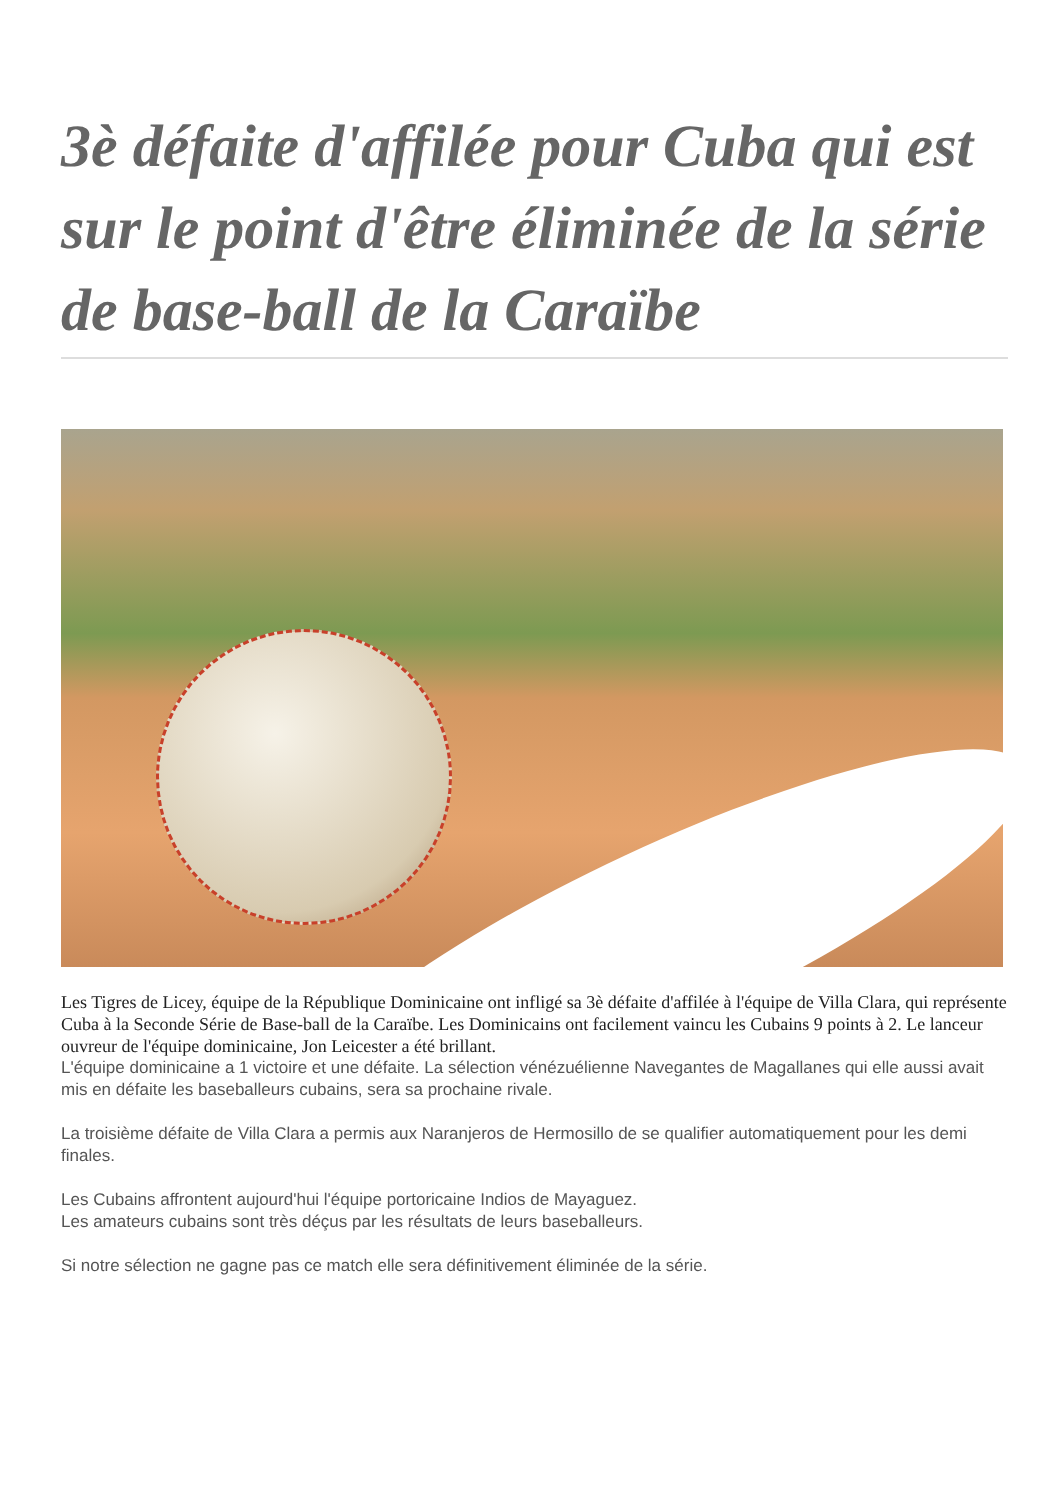3è défaite d'affilée pour Cuba qui est sur le point d'être éliminée de la série de base-ball de la Caraïbe
Les Tigres de Licey, équipe de la République Dominicaine ont infligé sa 3è défaite d'affilée à l'équipe de Villa Clara, qui représente Cuba à la Seconde Série de Base-ball de la Caraïbe. Les Dominicains ont facilement vaincu les Cubains 9 points à 2. Le lanceur ouvreur de l'équipe dominicaine, Jon Leicester a été brillant.
L'équipe dominicaine a 1 victoire et une défaite. La sélection vénézuélienne Navegantes de Magallanes qui elle aussi avait mis en défaite les baseballeurs cubains, sera sa prochaine rivale.
La troisième défaite de Villa Clara a permis aux Naranjeros de Hermosillo de se qualifier automatiquement pour les demi finales.
Les Cubains affrontent aujourd'hui l'équipe portoricaine Indios de Mayaguez.
Les amateurs cubains sont très déçus par les résultats de leurs baseballeurs.
Si notre sélection ne gagne pas ce match elle sera définitivement éliminée de la série.